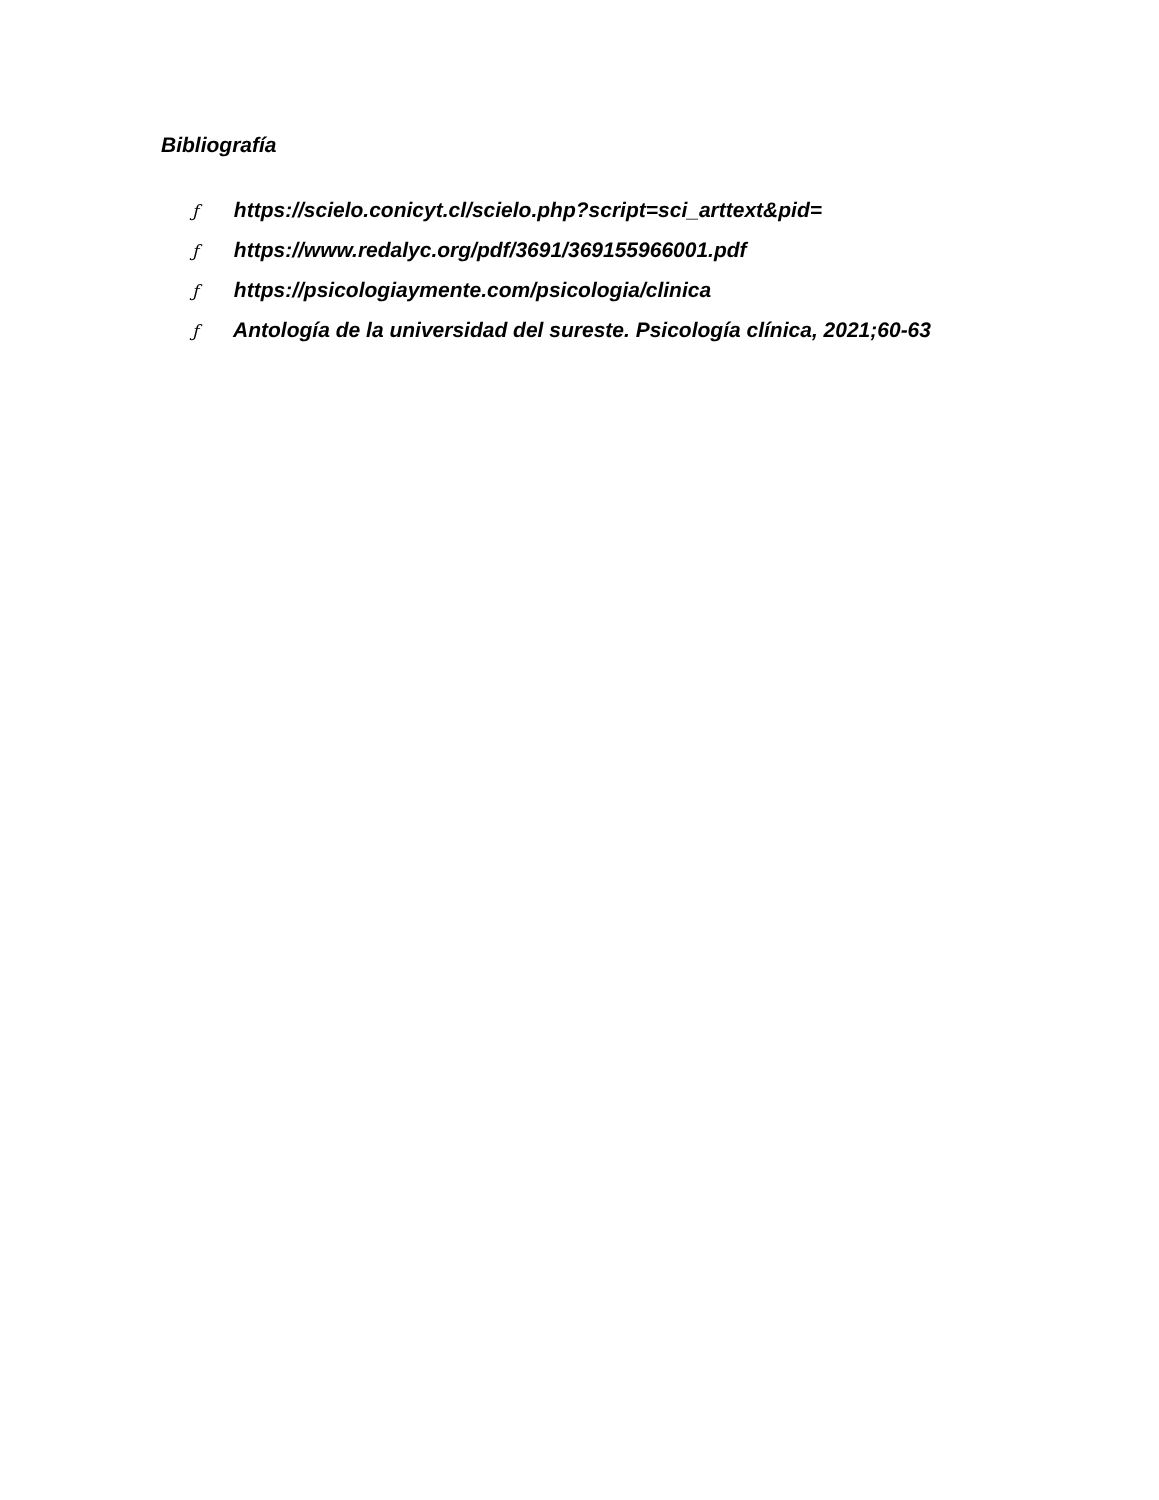Bibliografía
ƒ https://scielo.conicyt.cl/scielo.php?script=sci_arttext&pid=
ƒ https://www.redalyc.org/pdf/3691/369155966001.pdf
ƒ https://psicologiaymente.com/psicologia/clinica
ƒ Antología de la universidad del sureste. Psicología clínica, 2021;60-63